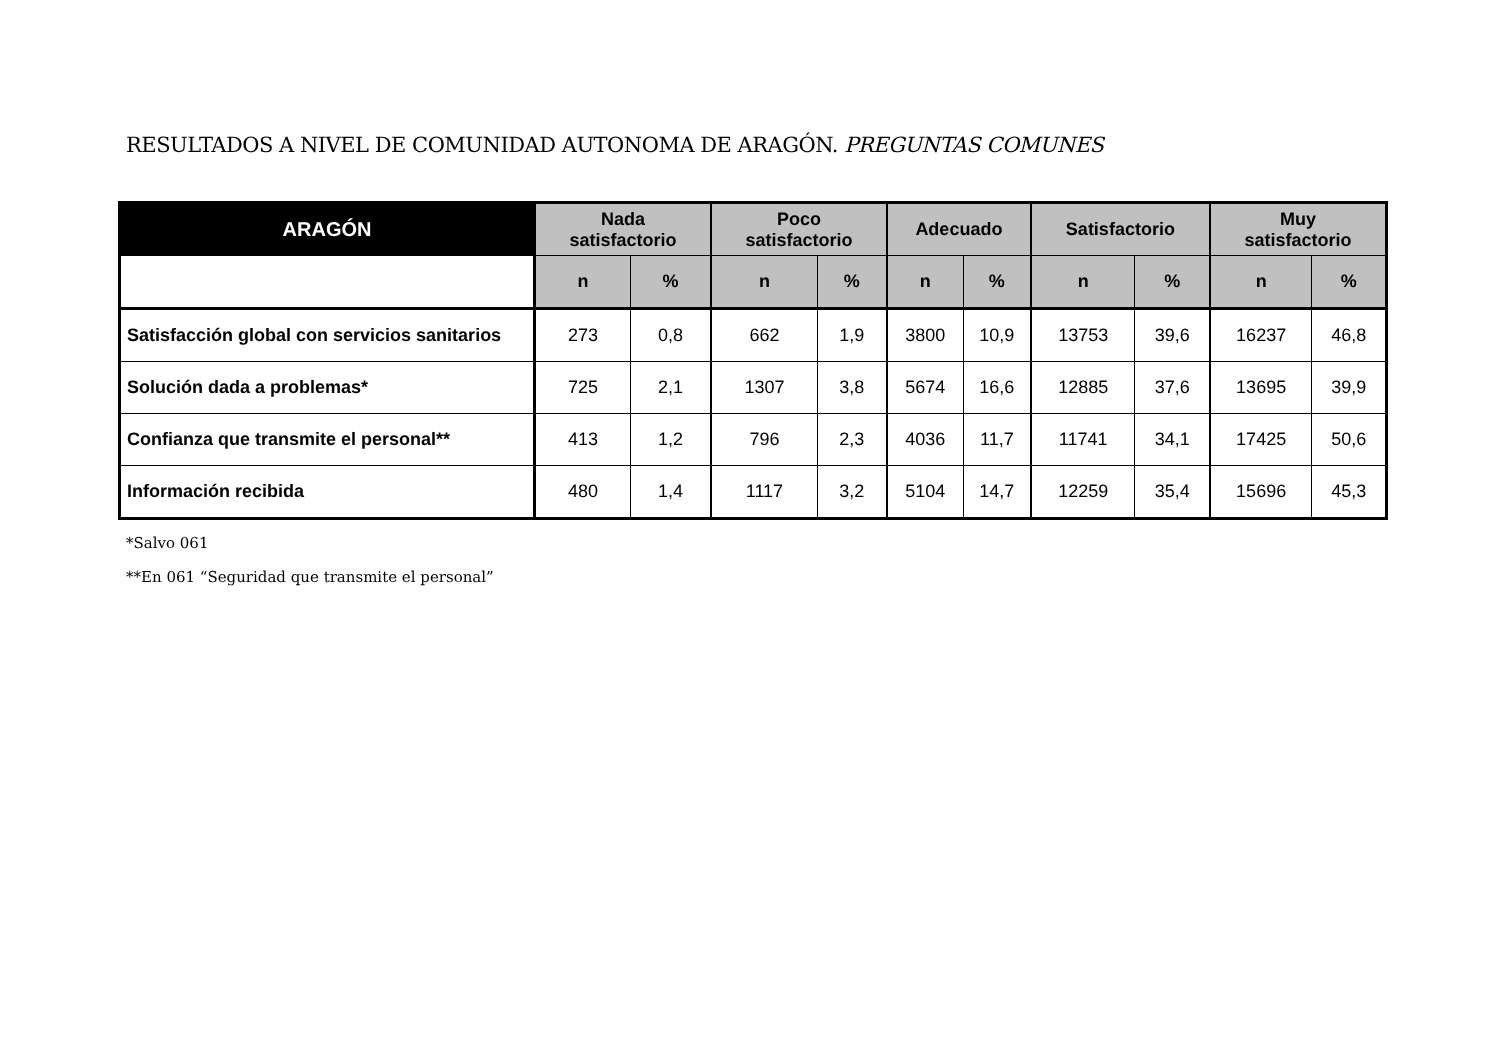RESULTADOS A NIVEL DE COMUNIDAD AUTONOMA DE ARAGÓN. PREGUNTAS COMUNES
| ARAGÓN | Nada satisfactorio | | Poco satisfactorio | | Adecuado | | Satisfactorio | | Muy satisfactorio | |
| --- | --- | --- | --- | --- | --- | --- | --- | --- | --- | --- |
| | n | % | n | % | n | % | n | % | n | % |
| Satisfacción global con servicios sanitarios | 273 | 0,8 | 662 | 1,9 | 3800 | 10,9 | 13753 | 39,6 | 16237 | 46,8 |
| Solución dada a problemas* | 725 | 2,1 | 1307 | 3,8 | 5674 | 16,6 | 12885 | 37,6 | 13695 | 39,9 |
| Confianza que transmite el personal** | 413 | 1,2 | 796 | 2,3 | 4036 | 11,7 | 11741 | 34,1 | 17425 | 50,6 |
| Información recibida | 480 | 1,4 | 1117 | 3,2 | 5104 | 14,7 | 12259 | 35,4 | 15696 | 45,3 |
*Salvo 061
**En 061 “Seguridad que transmite el personal”